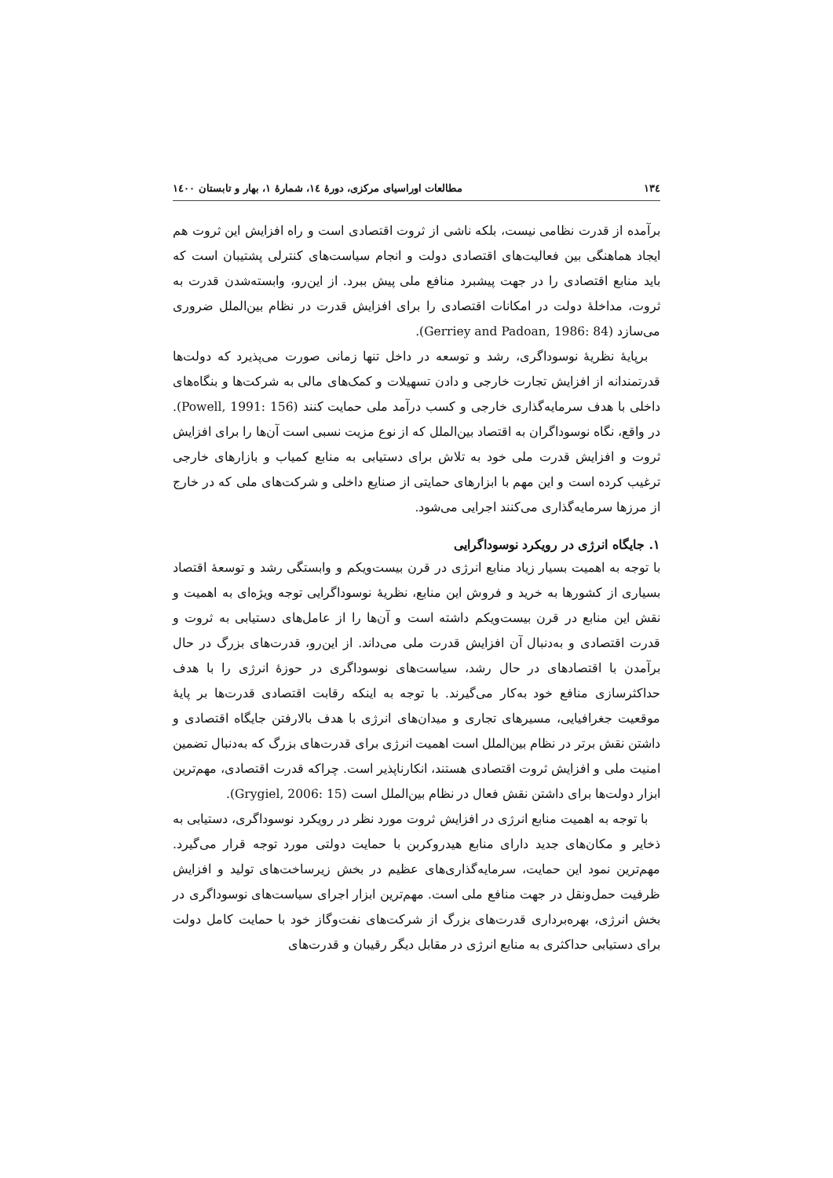١٣٤ مطالعات اوراسیای مرکزی، دورهٔ ١٤، شمارهٔ ١، بهار و تابستان ١٤٠٠
برآمده از قدرت نظامی نیست، بلکه ناشی از ثروت اقتصادی است و راه افزایش این ثروت هم ایجاد هماهنگی بین فعالیت‌های اقتصادی دولت و انجام سیاست‌های کنترلی پشتیبان است که باید منابع اقتصادی را در جهت پیشبرد منافع ملی پیش ببرد. از این‌رو، وابسته‌شدن قدرت به ثروت، مداخلهٔ دولت در امکانات اقتصادی را برای افزایش قدرت در نظام بین‌الملل ضروری می‌سازد (Gerriey and Padoan, 1986: 84).
برپایهٔ نظریهٔ نوسوداگری، رشد و توسعه در داخل تنها زمانی صورت می‌پذیرد که دولت‌ها قدرتمندانه از افزایش تجارت خارجی و دادن تسهیلات و کمک‌های مالی به شرکت‌ها و بنگاه‌های داخلی با هدف سرمایه‌گذاری خارجی و کسب درآمد ملی حمایت کنند (Powell, 1991: 156). در واقع، نگاه نوسوداگران به اقتصاد بین‌الملل که از نوع مزیت نسبی است آن‌ها را برای افزایش ثروت و افزایش قدرت ملی خود به تلاش برای دستیابی به منابع کمیاب و بازارهای خارجی ترغیب کرده است و این مهم با ابزارهای حمایتی از صنایع داخلی و شرکت‌های ملی که در خارج از مرزها سرمایه‌گذاری می‌کنند اجرایی می‌شود.
١. جایگاه انرژی در رویکرد نوسوداگرایی
با توجه به اهمیت بسیار زیاد منابع انرژی در قرن بیست‌ویکم و وابستگی رشد و توسعهٔ اقتصاد بسیاری از کشورها به خرید و فروش این منابع، نظریهٔ نوسوداگرایی توجه ویژه‌ای به اهمیت و نقش این منابع در قرن بیست‌ویکم داشته است و آن‌ها را از عامل‌های دستیابی به ثروت و قدرت اقتصادی و به‌دنبال آن افزایش قدرت ملی می‌داند. از این‌رو، قدرت‌های بزرگ در حال برآمدن با اقتصادهای در حال رشد، سیاست‌های نوسوداگری در حوزهٔ انرژی را با هدف حداکثرسازی منافع خود به‌کار می‌گیرند. با توجه به اینکه رقابت اقتصادی قدرت‌ها بر پایهٔ موقعیت جغرافیایی، مسیرهای تجاری و میدان‌های انرژی با هدف بالارفتن جایگاه اقتصادی و داشتن نقش برتر در نظام بین‌الملل است اهمیت انرژی برای قدرت‌های بزرگ که به‌دنبال تضمین امنیت ملی و افزایش ثروت اقتصادی هستند، انکارناپذیر است. چراکه قدرت اقتصادی، مهم‌ترین ابزار دولت‌ها برای داشتن نقش فعال در نظام بین‌الملل است (Grygiel, 2006: 15).
با توجه به اهمیت منابع انرژی در افزایش ثروت مورد نظر در رویکرد نوسوداگری، دستیابی به ذخایر و مکان‌های جدید دارای منابع هیدروکربن با حمایت دولتی مورد توجه قرار می‌گیرد. مهم‌ترین نمود این حمایت، سرمایه‌گذاری‌های عظیم در بخش زیرساخت‌های تولید و افزایش ظرفیت حمل‌ونقل در جهت منافع ملی است. مهم‌ترین ابزار اجرای سیاست‌های نوسوداگری در بخش انرژی، بهره‌برداری قدرت‌های بزرگ از شرکت‌های نفت‌وگاز خود با حمایت کامل دولت برای دستیابی حداکثری به منابع انرژی در مقابل دیگر رقیبان و قدرت‌های